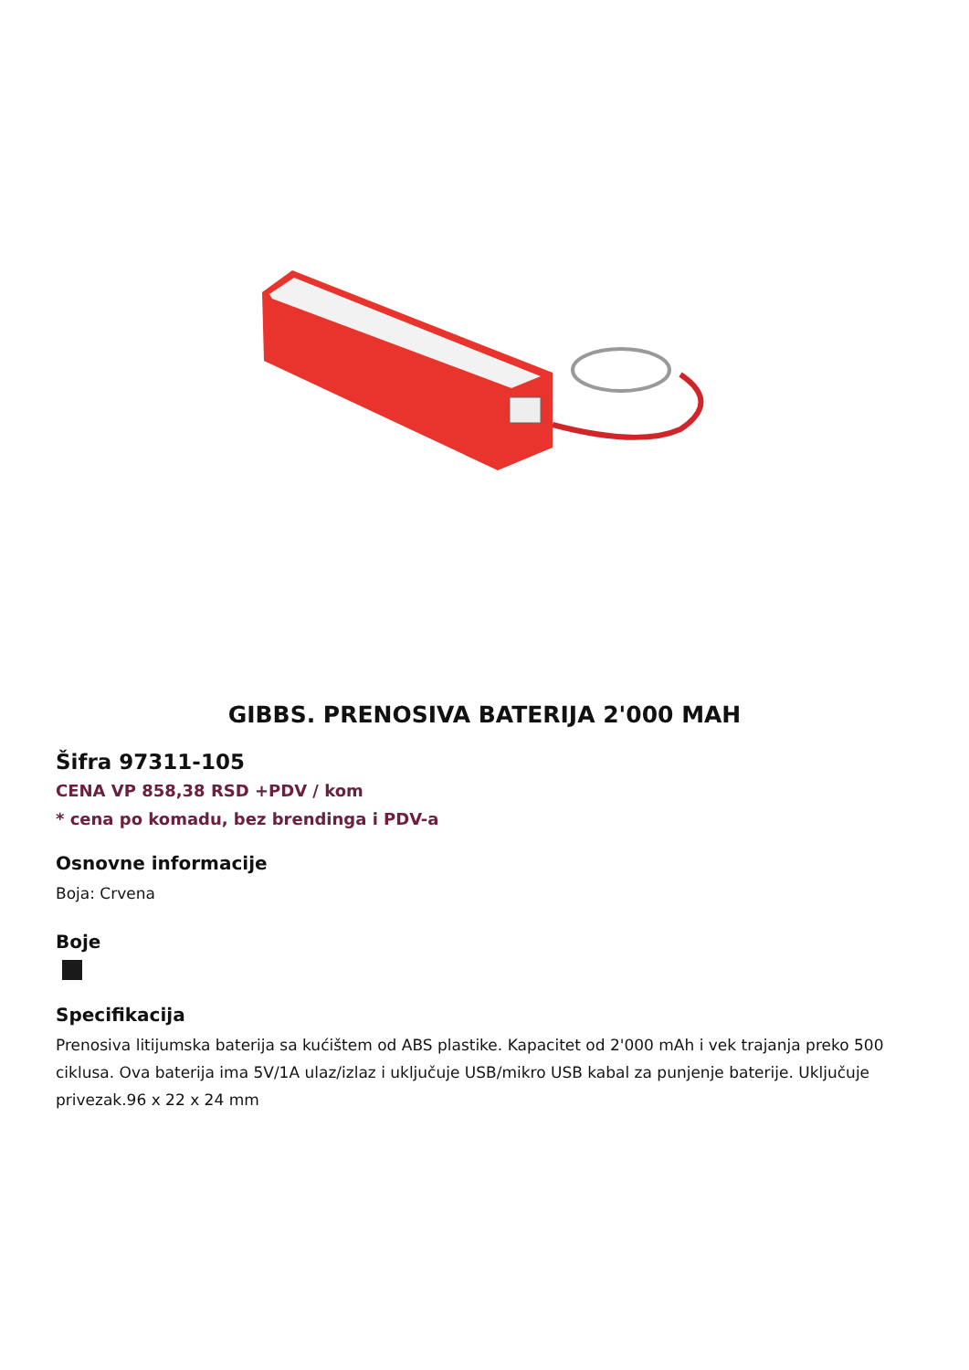GIBBS. PRENOSIVA BATERIJA 2'000 MAH
Šifra 97311-105
CENA VP 858,38 RSD +PDV / kom
* cena po komadu, bez brendinga i PDV-a
Osnovne informacije
Boja: Crvena
Boje
Specifikacija
Prenosiva litijumska baterija sa kućištem od ABS plastike. Kapacitet od 2'000 mAh i vek trajanja preko 500 ciklusa. Ova baterija ima 5V/1A ulaz/izlaz i uključuje USB/mikro USB kabal za punjenje baterije. Uključuje privezak.96 x 22 x 24 mm